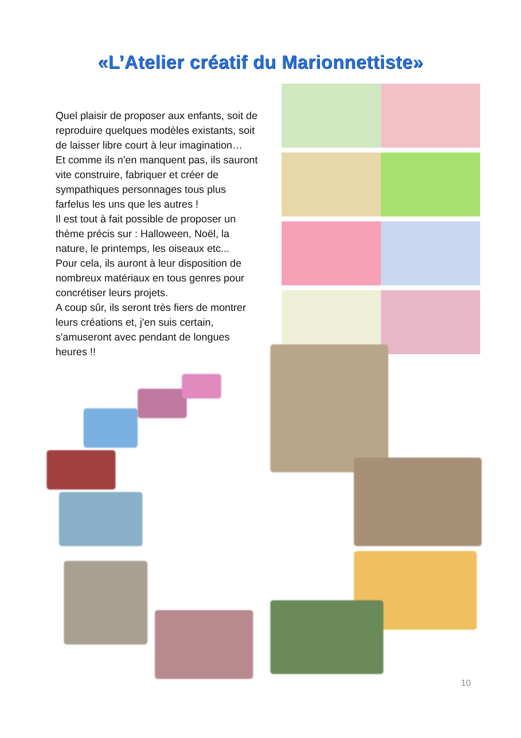«L’Atelier créatif du Marionnettiste»
Quel plaisir de proposer aux enfants, soit de reproduire quelques modèles existants, soit de laisser libre court à leur imagination…
Et comme ils n'en manquent pas, ils sauront vite construire, fabriquer et créer de sympathiques personnages tous plus farfelus les uns que les autres !
Il est tout à fait possible de proposer un thème précis sur : Halloween, Noël, la nature, le printemps, les oiseaux etc...
Pour cela, ils auront à leur disposition de nombreux matériaux en tous genres pour concrétiser leurs projets.
A coup sûr, ils seront très fiers de montrer leurs créations et, j'en suis certain, s'amuseront avec pendant de longues heures !!
10